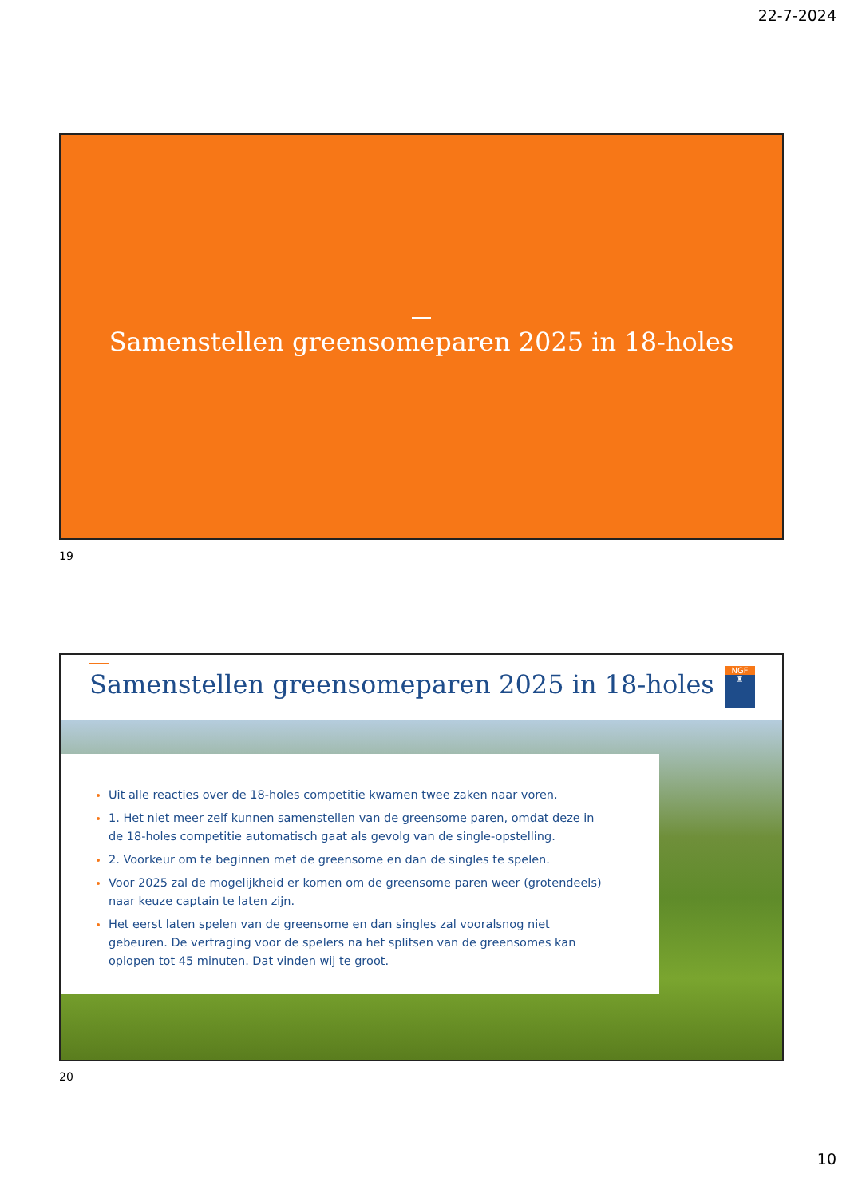22-7-2024
Samenstellen greensomeparen 2025 in 18-holes
19
Samenstellen greensomeparen 2025 in 18-holes
NGF
♜
Uit alle reacties over de 18-holes competitie kwamen twee zaken naar voren.
1. Het niet meer zelf kunnen samenstellen van de greensome paren, omdat deze in de 18-holes competitie automatisch gaat als gevolg van de single-opstelling.
2. Voorkeur om te beginnen met de greensome en dan de singles te spelen.
Voor 2025 zal de mogelijkheid er komen om de greensome paren weer (grotendeels) naar keuze captain te laten zijn.
Het eerst laten spelen van de greensome en dan singles zal vooralsnog niet gebeuren. De vertraging voor de spelers na het splitsen van de greensomes kan oplopen tot 45 minuten. Dat vinden wij te groot.
20
10